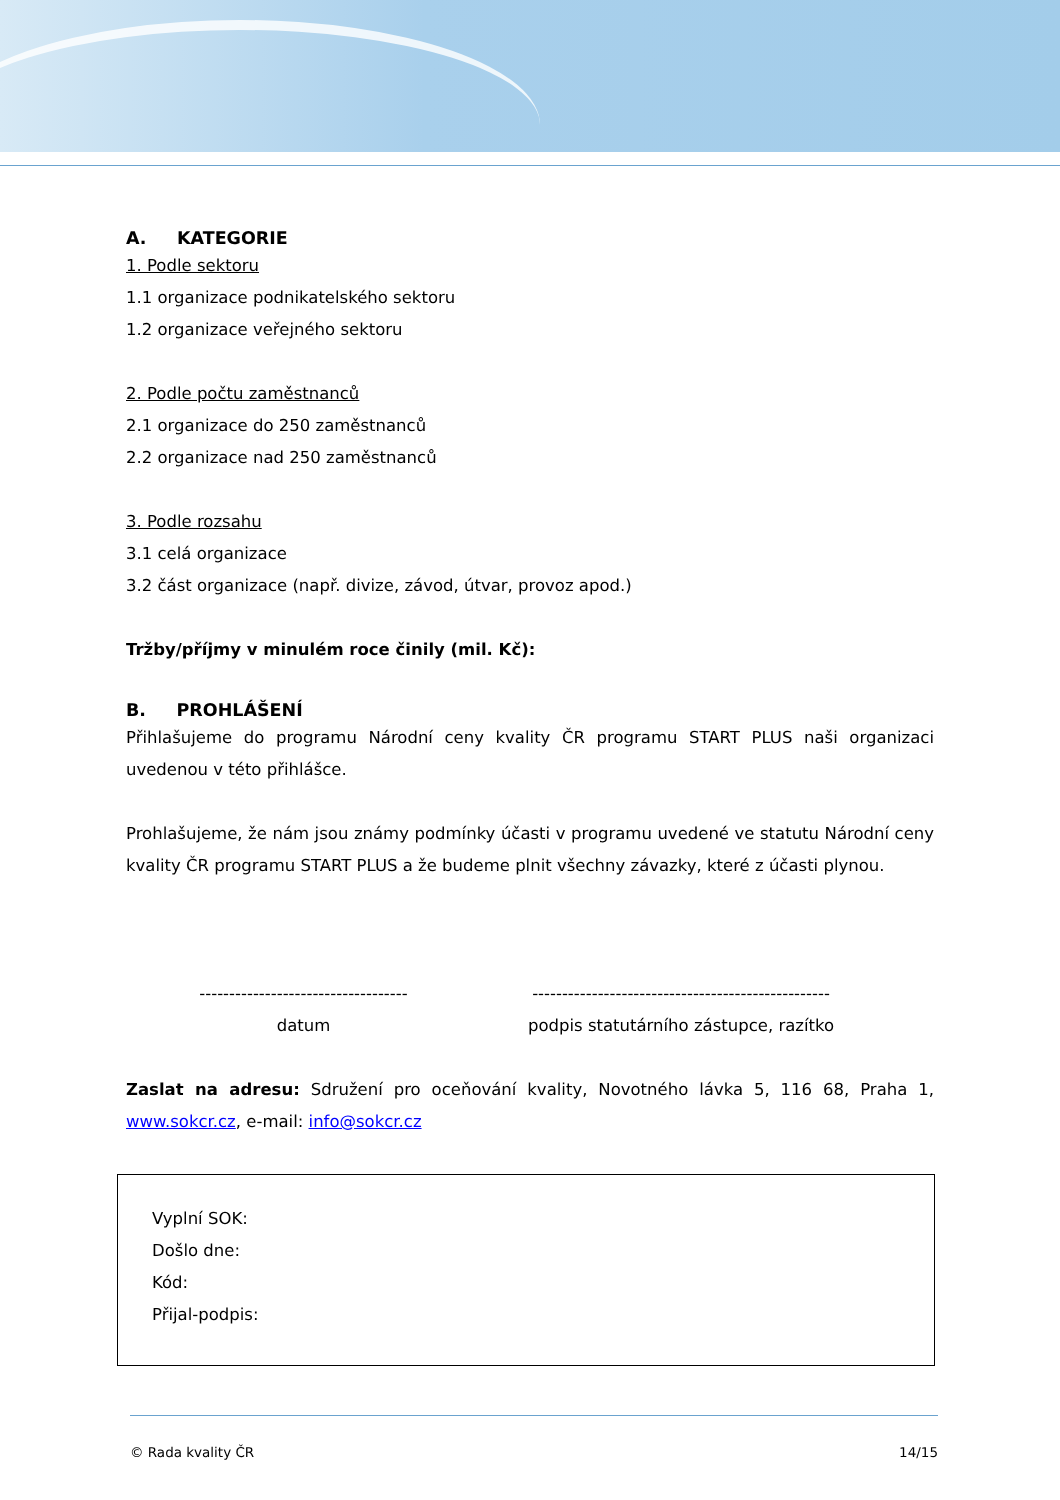A. KATEGORIE
1. Podle sektoru
1.1 organizace podnikatelského sektoru
1.2 organizace veřejného sektoru
2. Podle počtu zaměstnanců
2.1 organizace do 250 zaměstnanců
2.2 organizace nad 250 zaměstnanců
3. Podle rozsahu
3.1 celá organizace
3.2 část organizace (např. divize, závod, útvar, provoz apod.)
Tržby/příjmy v minulém roce činily (mil. Kč):
B. PROHLÁŠENÍ
Přihlašujeme do programu Národní ceny kvality ČR programu START PLUS naši organizaci uvedenou v této přihlášce.
Prohlašujeme, že nám jsou známy podmínky účasti v programu uvedené ve statutu Národní ceny kvality ČR programu START PLUS a že budeme plnit všechny závazky, které z účasti plynou.
-----------------------------------
datum
--------------------------------------------------
podpis statutárního zástupce, razítko
Zaslat na adresu: Sdružení pro oceňování kvality, Novotného lávka 5, 116 68, Praha 1, www.sokcr.cz, e-mail: info@sokcr.cz
Vyplní SOK:
Došlo dne:
Kód:
Přijal-podpis:
© Rada kvality ČR 14/15